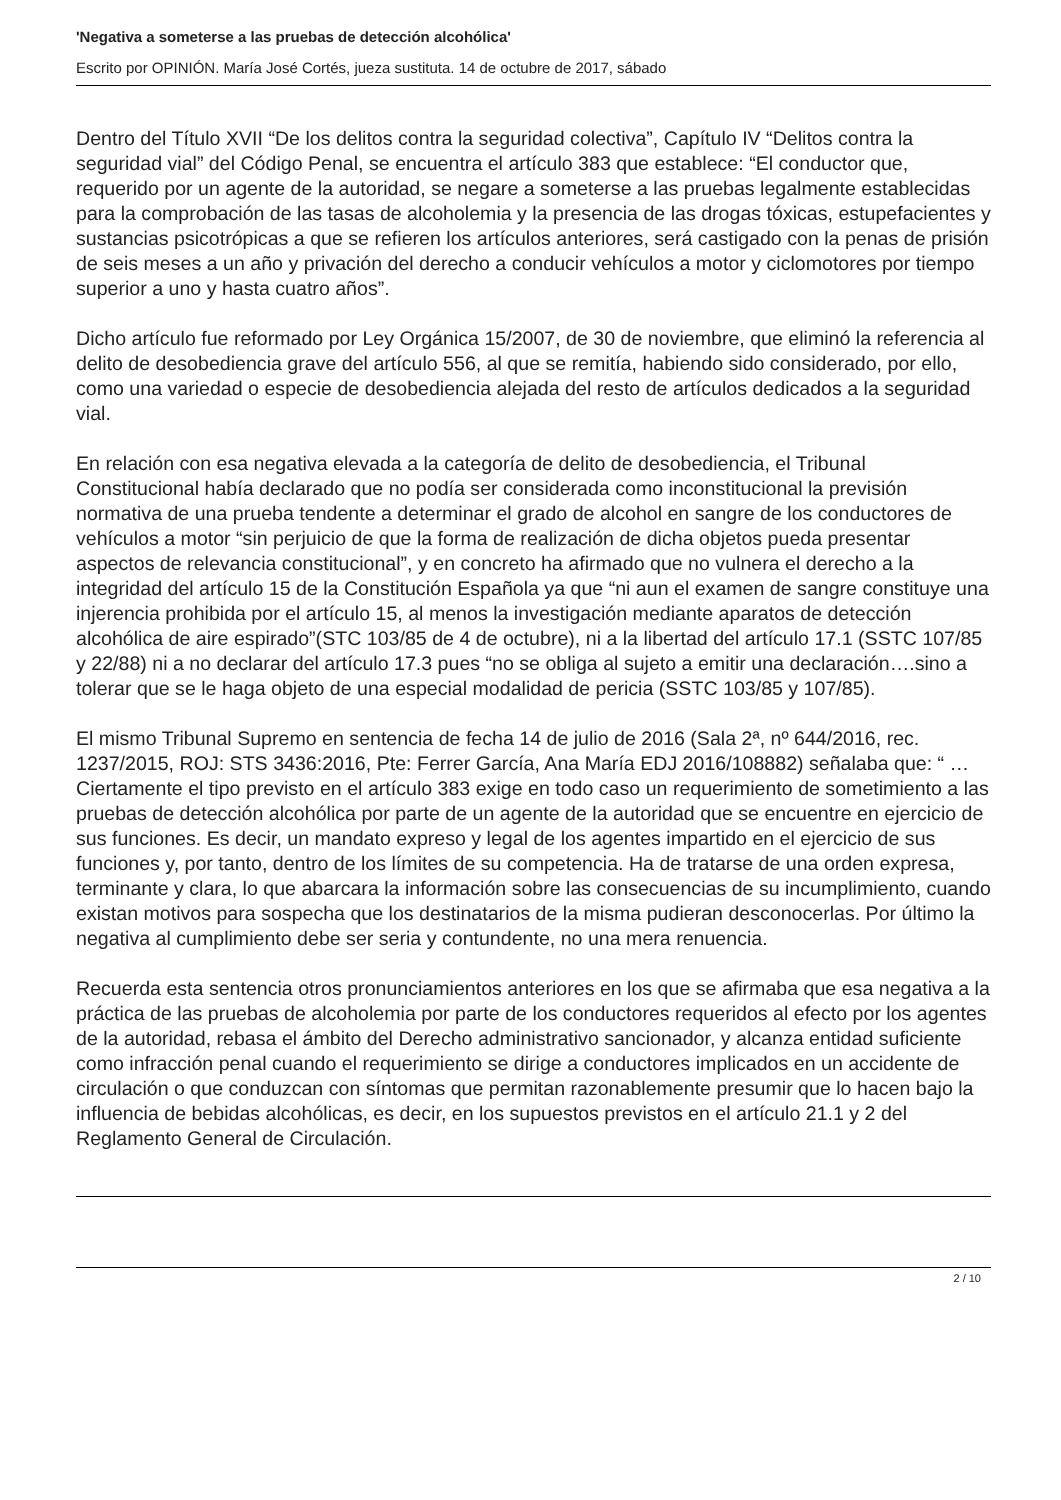'Negativa a someterse a las pruebas de detección alcohólica'
Escrito por OPINIÓN. María José Cortés, jueza sustituta. 14 de octubre de 2017, sábado
Dentro del Título XVII “De los delitos contra la seguridad colectiva”, Capítulo IV “Delitos contra la seguridad vial” del Código Penal, se encuentra el artículo 383 que establece: “El conductor que, requerido por un agente de la autoridad, se negare a someterse a las pruebas legalmente establecidas para la comprobación de las tasas de alcoholemia y la presencia de las drogas tóxicas, estupefacientes y sustancias psicotrópicas a que se refieren los artículos anteriores, será castigado con la penas de prisión de seis meses a un año y privación del derecho a conducir vehículos a motor y ciclomotores por tiempo superior a uno y hasta cuatro años”.
Dicho artículo fue reformado por Ley Orgánica 15/2007, de 30 de noviembre, que eliminó la referencia al delito de desobediencia grave del artículo 556, al que se remitía, habiendo sido considerado, por ello, como una variedad o especie de desobediencia alejada del resto de artículos dedicados a la seguridad vial.
En relación con esa negativa elevada a la categoría de delito de desobediencia, el Tribunal Constitucional había declarado que no podía ser considerada como inconstitucional la previsión normativa de una prueba tendente a determinar el grado de alcohol en sangre de los conductores de vehículos a motor “sin perjuicio de que la forma de realización de dicha objetos pueda presentar aspectos de relevancia constitucional”, y en concreto ha afirmado que no vulnera el derecho a la integridad del artículo 15 de la Constitución Española ya que “ni aun el examen de sangre constituye una injerencia prohibida por el artículo 15, al menos la investigación mediante aparatos de detección alcohólica de aire espirado”(STC 103/85 de 4 de octubre), ni a la libertad del artículo 17.1 (SSTC 107/85 y 22/88) ni a no declarar del artículo 17.3 pues “no se obliga al sujeto a emitir una declaración….sino a tolerar que se le haga objeto de una especial modalidad de pericia (SSTC 103/85 y 107/85).
El mismo Tribunal Supremo en sentencia de fecha 14 de julio de 2016 (Sala 2ª, nº 644/2016, rec. 1237/2015, ROJ: STS 3436:2016, Pte: Ferrer García, Ana María EDJ 2016/108882) señalaba que: “ …Ciertamente el tipo previsto en el artículo 383 exige en todo caso un requerimiento de sometimiento a las pruebas de detección alcohólica por parte de un agente de la autoridad que se encuentre en ejercicio de sus funciones. Es decir, un mandato expreso y legal de los agentes impartido en el ejercicio de sus funciones y, por tanto, dentro de los límites de su competencia. Ha de tratarse de una orden expresa, terminante y clara, lo que abarcara la información sobre las consecuencias de su incumplimiento, cuando existan motivos para sospecha que los destinatarios de la misma pudieran desconocerlas. Por último la negativa al cumplimiento debe ser seria y contundente, no una mera renuencia.
Recuerda esta sentencia otros pronunciamientos anteriores en los que se afirmaba que esa negativa a la práctica de las pruebas de alcoholemia por parte de los conductores requeridos al efecto por los agentes de la autoridad, rebasa el ámbito del Derecho administrativo sancionador, y alcanza entidad suficiente como infracción penal cuando el requerimiento se dirige a conductores implicados en un accidente de circulación o que conduzcan con síntomas que permitan razonablemente presumir que lo hacen bajo la influencia de bebidas alcohólicas, es decir, en los supuestos previstos en el artículo 21.1 y 2 del Reglamento General de Circulación.
2 / 10